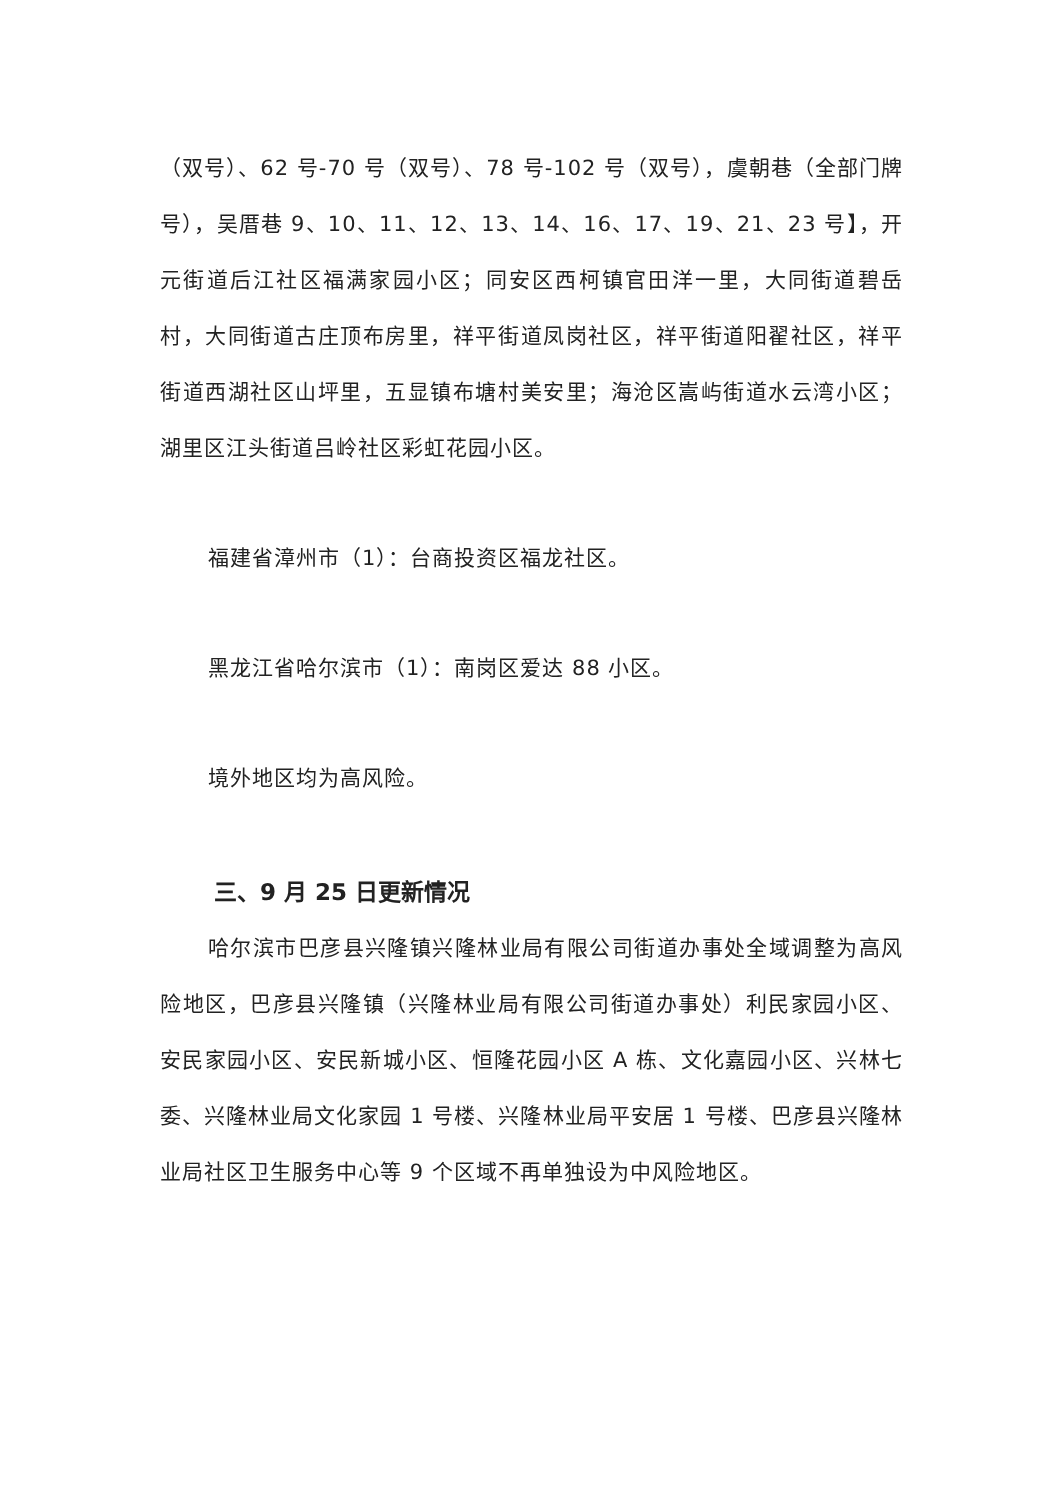（双号）、62 号-70 号（双号）、78 号-102 号（双号），虞朝巷（全部门牌号），吴厝巷 9、10、11、12、13、14、16、17、19、21、23 号】，开元街道后江社区福满家园小区；同安区西柯镇官田洋一里，大同街道碧岳村，大同街道古庄顶布房里，祥平街道凤岗社区，祥平街道阳翟社区，祥平街道西湖社区山坪里，五显镇布塘村美安里；海沧区嵩屿街道水云湾小区；湖里区江头街道吕岭社区彩虹花园小区。
福建省漳州市（1）：台商投资区福龙社区。
黑龙江省哈尔滨市（1）：南岗区爱达 88 小区。
境外地区均为高风险。
三、9 月 25 日更新情况
哈尔滨市巴彦县兴隆镇兴隆林业局有限公司街道办事处全域调整为高风险地区，巴彦县兴隆镇（兴隆林业局有限公司街道办事处）利民家园小区、安民家园小区、安民新城小区、恒隆花园小区 A 栋、文化嘉园小区、兴林七委、兴隆林业局文化家园 1 号楼、兴隆林业局平安居 1 号楼、巴彦县兴隆林业局社区卫生服务中心等 9 个区域不再单独设为中风险地区。